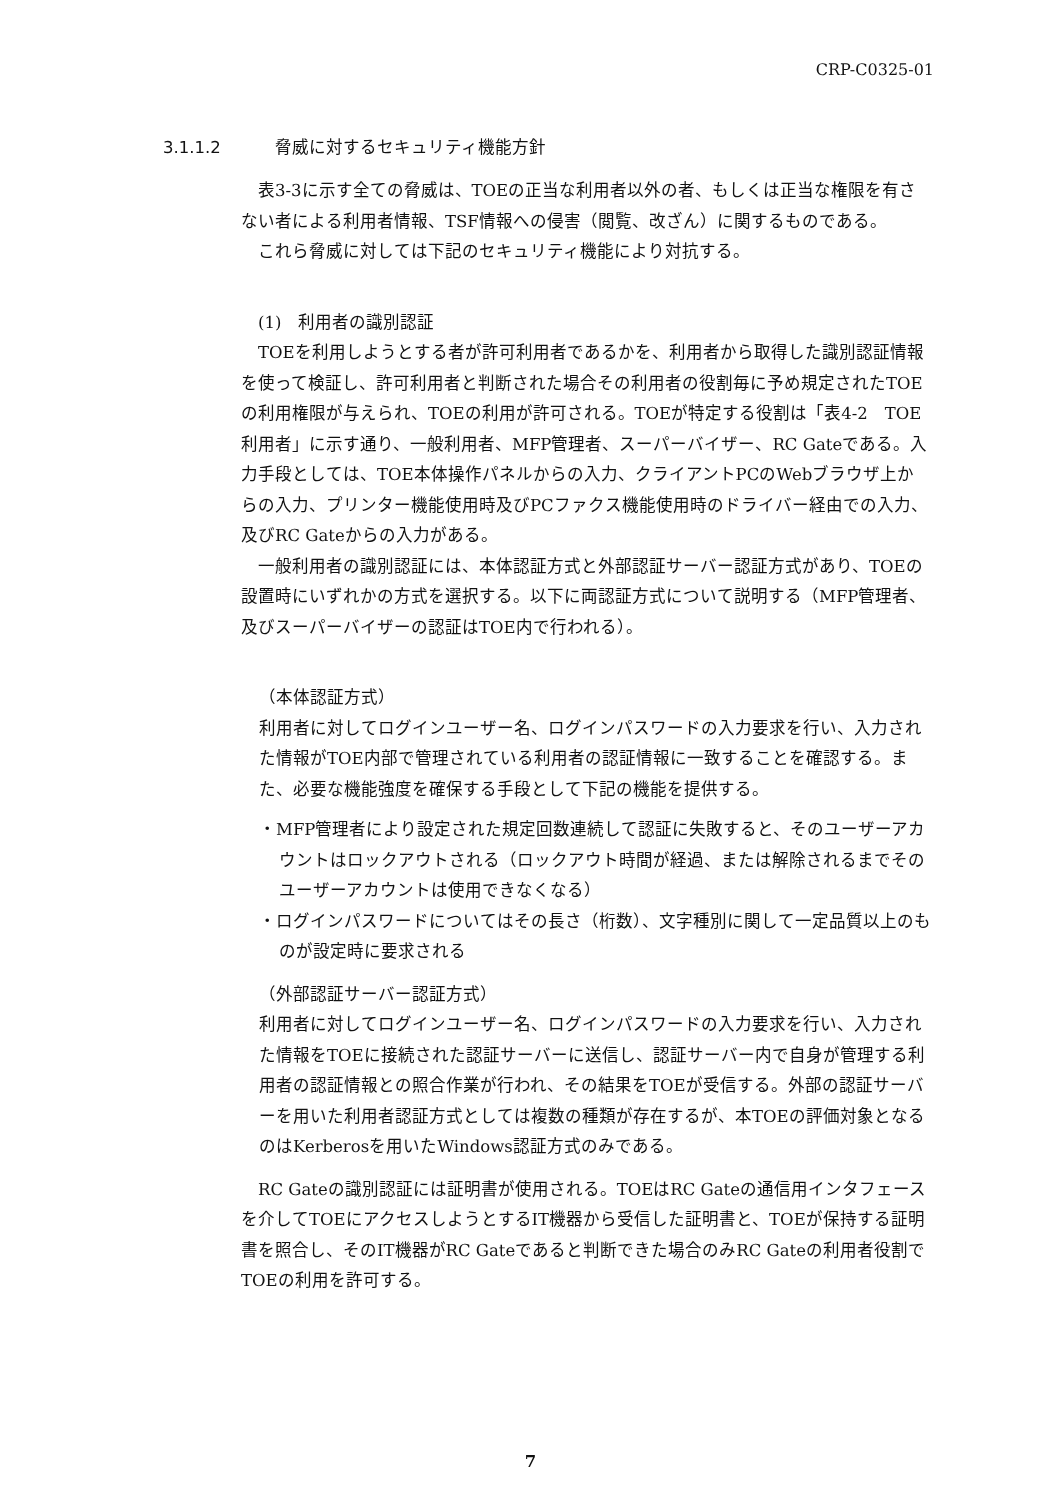CRP-C0325-01
3.1.1.2 脅威に対するセキュリティ機能方針
　表3-3に示す全ての脅威は、TOEの正当な利用者以外の者、もしくは正当な権限を有さない者による利用者情報、TSF情報への侵害（閲覧、改ざん）に関するものである。
　これら脅威に対しては下記のセキュリティ機能により対抗する。
　(1)　利用者の識別認証
　TOEを利用しようとする者が許可利用者であるかを、利用者から取得した識別認証情報を使って検証し、許可利用者と判断された場合その利用者の役割毎に予め規定されたTOEの利用権限が与えられ、TOEの利用が許可される。TOEが特定する役割は「表4-2　TOE利用者」に示す通り、一般利用者、MFP管理者、スーパーバイザー、RC Gateである。入力手段としては、TOE本体操作パネルからの入力、クライアントPCのWebブラウザ上からの入力、プリンター機能使用時及びPCファクス機能使用時のドライバー経由での入力、及びRC Gateからの入力がある。
　一般利用者の識別認証には、本体認証方式と外部認証サーバー認証方式があり、TOEの設置時にいずれかの方式を選択する。以下に両認証方式について説明する（MFP管理者、及びスーパーバイザーの認証はTOE内で行われる）。
（本体認証方式）
利用者に対してログインユーザー名、ログインパスワードの入力要求を行い、入力された情報がTOE内部で管理されている利用者の認証情報に一致することを確認する。また、必要な機能強度を確保する手段として下記の機能を提供する。
・MFP管理者により設定された規定回数連続して認証に失敗すると、そのユーザーアカウントはロックアウトされる（ロックアウト時間が経過、または解除されるまでそのユーザーアカウントは使用できなくなる）
・ログインパスワードについてはその長さ（桁数）、文字種別に関して一定品質以上のものが設定時に要求される
（外部認証サーバー認証方式）
利用者に対してログインユーザー名、ログインパスワードの入力要求を行い、入力された情報をTOEに接続された認証サーバーに送信し、認証サーバー内で自身が管理する利用者の認証情報との照合作業が行われ、その結果をTOEが受信する。外部の認証サーバーを用いた利用者認証方式としては複数の種類が存在するが、本TOEの評価対象となるのはKerberosを用いたWindows認証方式のみである。
　RC Gateの識別認証には証明書が使用される。TOEはRC Gateの通信用インタフェースを介してTOEにアクセスしようとするIT機器から受信した証明書と、TOEが保持する証明書を照合し、そのIT機器がRC Gateであると判断できた場合のみRC Gateの利用者役割でTOEの利用を許可する。
7